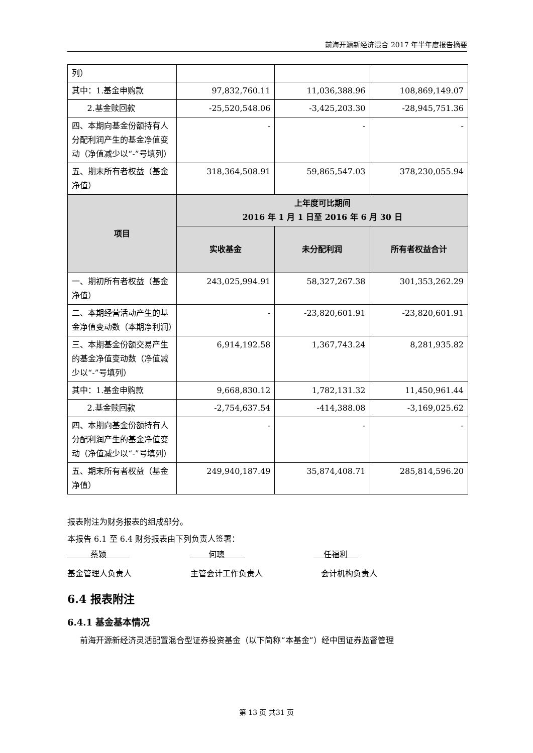前海开源新经济混合 2017 年半年度报告摘要
| 列） | | | |
| 其中：1.基金申购款 | 97,832,760.11 | 11,036,388.96 | 108,869,149.07 |
| 2.基金赎回款 | -25,520,548.06 | -3,425,203.30 | -28,945,751.36 |
| 四、本期向基金份额持有人分配利润产生的基金净值变动（净值减少以“-”号填列） | - | - | - |
| 五、期末所有者权益（基金净值） | 318,364,508.91 | 59,865,547.03 | 378,230,055.94 |
| 项目 | 上年度可比期间 2016 年 1 月 1 日至 2016 年 6 月 30 日 | | |
| | 实收基金 | 未分配利润 | 所有者权益合计 |
| 一、期初所有者权益（基金净值） | 243,025,994.91 | 58,327,267.38 | 301,353,262.29 |
| 二、本期经营活动产生的基金净值变动数（本期净利润） | - | -23,820,601.91 | -23,820,601.91 |
| 三、本期基金份额交易产生的基金净值变动数（净值减少以“-”号填列） | 6,914,192.58 | 1,367,743.24 | 8,281,935.82 |
| 其中：1.基金申购款 | 9,668,830.12 | 1,782,131.32 | 11,450,961.44 |
| 2.基金赎回款 | -2,754,637.54 | -414,388.08 | -3,169,025.62 |
| 四、本期向基金份额持有人分配利润产生的基金净值变动（净值减少以“-”号填列） | - | - | - |
| 五、期末所有者权益（基金净值） | 249,940,187.49 | 35,874,408.71 | 285,814,596.20 |
报表附注为财务报表的组成部分。
本报告 6.1 至 6.4 财务报表由下列负责人签署：
蔡颖 何璁 任福利
基金管理人负责人 主管会计工作负责人 会计机构负责人
6.4 报表附注
6.4.1 基金基本情况
前海开源新经济灵活配置混合型证券投资基金（以下简称“本基金”）经中国证券监督管理
第 13 页 共31 页